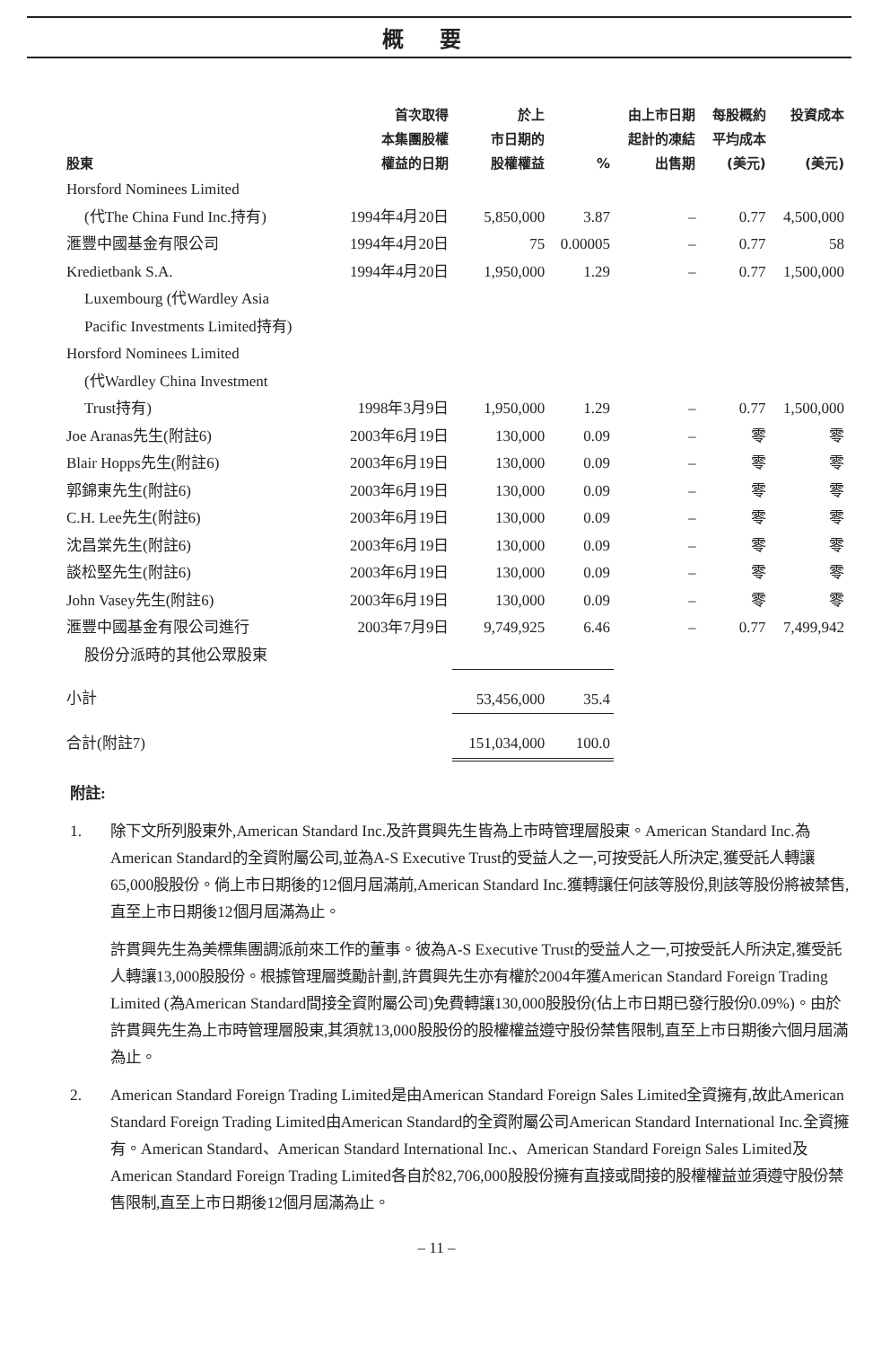概要
| 股東 | 首次取得 本集團股權 權益的日期 | 於上 市日期的 股權權益 | % | 由上市日期 起計的凍結 出售期 | 每股概約 平均成本 (美元) | 投資成本 (美元) |
| --- | --- | --- | --- | --- | --- | --- |
| Horsford Nominees Limited (代The China Fund Inc.持有) | 1994年4月20日 | 5,850,000 | 3.87 | – | 0.77 | 4,500,000 |
| 滙豐中國基金有限公司 | 1994年4月20日 | 75 | 0.00005 | – | 0.77 | 58 |
| Kredietbank S.A. Luxembourg (代Wardley Asia Pacific Investments Limited持有) | 1994年4月20日 | 1,950,000 | 1.29 | – | 0.77 | 1,500,000 |
| Horsford Nominees Limited (代Wardley China Investment Trust持有) | 1998年3月9日 | 1,950,000 | 1.29 | – | 0.77 | 1,500,000 |
| Joe Aranas先生(附註6) | 2003年6月19日 | 130,000 | 0.09 | – | 零 | 零 |
| Blair Hopps先生(附註6) | 2003年6月19日 | 130,000 | 0.09 | – | 零 | 零 |
| 郭錦東先生(附註6) | 2003年6月19日 | 130,000 | 0.09 | – | 零 | 零 |
| C.H. Lee先生(附註6) | 2003年6月19日 | 130,000 | 0.09 | – | 零 | 零 |
| 沈昌棠先生(附註6) | 2003年6月19日 | 130,000 | 0.09 | – | 零 | 零 |
| 談松堅先生(附註6) | 2003年6月19日 | 130,000 | 0.09 | – | 零 | 零 |
| John Vasey先生(附註6) | 2003年6月19日 | 130,000 | 0.09 | – | 零 | 零 |
| 滙豐中國基金有限公司進行 股份分派時的其他公眾股東 | 2003年7月9日 | 9,749,925 | 6.46 | – | 0.77 | 7,499,942 |
| 小計 | | 53,456,000 | 35.4 | | | |
| 合計(附註7) | | 151,034,000 | 100.0 | | | |
附註:
1. 除下文所列股東外,American Standard Inc.及許貫興先生皆為上市時管理層股東。American Standard Inc.為American Standard的全資附屬公司,並為A-S Executive Trust的受益人之一,可按受託人所決定,獲受託人轉讓65,000股股份。倘上市日期後的12個月屆滿前,American Standard Inc.獲轉讓任何該等股份,則該等股份將被禁售,直至上市日期後12個月屆滿為止。
許貫興先生為美標集團調派前來工作的董事。彼為A-S Executive Trust的受益人之一,可按受託人所決定,獲受託人轉讓13,000股股份。根據管理層獎勵計劃,許貫興先生亦有權於2004年獲American Standard Foreign Trading Limited (為American Standard間接全資附屬公司)免費轉讓130,000股股份(佔上市日期已發行股份0.09%)。由於許貫興先生為上市時管理層股東,其須就13,000股股份的股權權益遵守股份禁售限制,直至上市日期後六個月屆滿為止。
2. American Standard Foreign Trading Limited是由American Standard Foreign Sales Limited全資擁有,故此American Standard Foreign Trading Limited由American Standard的全資附屬公司American Standard International Inc.全資擁有。American Standard、American Standard International Inc.、American Standard Foreign Sales Limited及American Standard Foreign Trading Limited各自於82,706,000股股份擁有直接或間接的股權權益並須遵守股份禁售限制,直至上市日期後12個月屆滿為止。
– 11 –